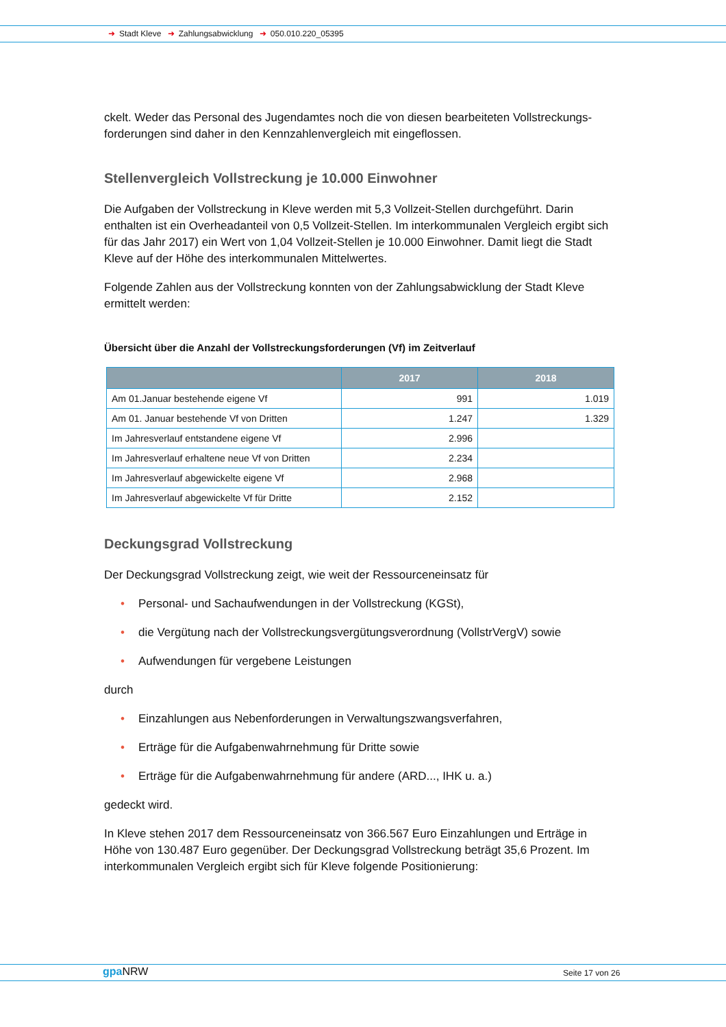➜ Stadt Kleve ➜ Zahlungsabwicklung ➜ 050.010.220_05395
ckelt. Weder das Personal des Jugendamtes noch die von diesen bearbeiteten Vollstreckungs-forderungen sind daher in den Kennzahlenvergleich mit eingeflossen.
Stellenvergleich Vollstreckung je 10.000 Einwohner
Die Aufgaben der Vollstreckung in Kleve werden mit 5,3 Vollzeit-Stellen durchgeführt. Darin enthalten ist ein Overheadanteil von 0,5 Vollzeit-Stellen. Im interkommunalen Vergleich ergibt sich für das Jahr 2017) ein Wert von 1,04 Vollzeit-Stellen je 10.000 Einwohner. Damit liegt die Stadt Kleve auf der Höhe des interkommunalen Mittelwertes.
Folgende Zahlen aus der Vollstreckung konnten von der Zahlungsabwicklung der Stadt Kleve ermittelt werden:
Übersicht über die Anzahl der Vollstreckungsforderungen (Vf) im Zeitverlauf
| | 2017 | 2018 |
| --- | --- | --- |
| Am 01.Januar bestehende eigene Vf | 991 | 1.019 |
| Am 01. Januar bestehende Vf von Dritten | 1.247 | 1.329 |
| Im Jahresverlauf entstandene eigene Vf | 2.996 | |
| Im Jahresverlauf erhaltene neue Vf von Dritten | 2.234 | |
| Im Jahresverlauf abgewickelte eigene Vf | 2.968 | |
| Im Jahresverlauf abgewickelte Vf für Dritte | 2.152 | |
Deckungsgrad Vollstreckung
Der Deckungsgrad Vollstreckung zeigt, wie weit der Ressourceneinsatz für
• Personal- und Sachaufwendungen in der Vollstreckung (KGSt),
• die Vergütung nach der Vollstreckungsvergütungsverordnung (VollstrVergV) sowie
• Aufwendungen für vergebene Leistungen
durch
• Einzahlungen aus Nebenforderungen in Verwaltungszwangsverfahren,
• Erträge für die Aufgabenwahrnehmung für Dritte sowie
• Erträge für die Aufgabenwahrnehmung für andere (ARD..., IHK u. a.)
gedeckt wird.
In Kleve stehen 2017 dem Ressourceneinsatz von 366.567 Euro Einzahlungen und Erträge in Höhe von 130.487 Euro gegenüber. Der Deckungsgrad Vollstreckung beträgt 35,6 Prozent. Im interkommunalen Vergleich ergibt sich für Kleve folgende Positionierung:
gpa NRW Seite 17 von 26